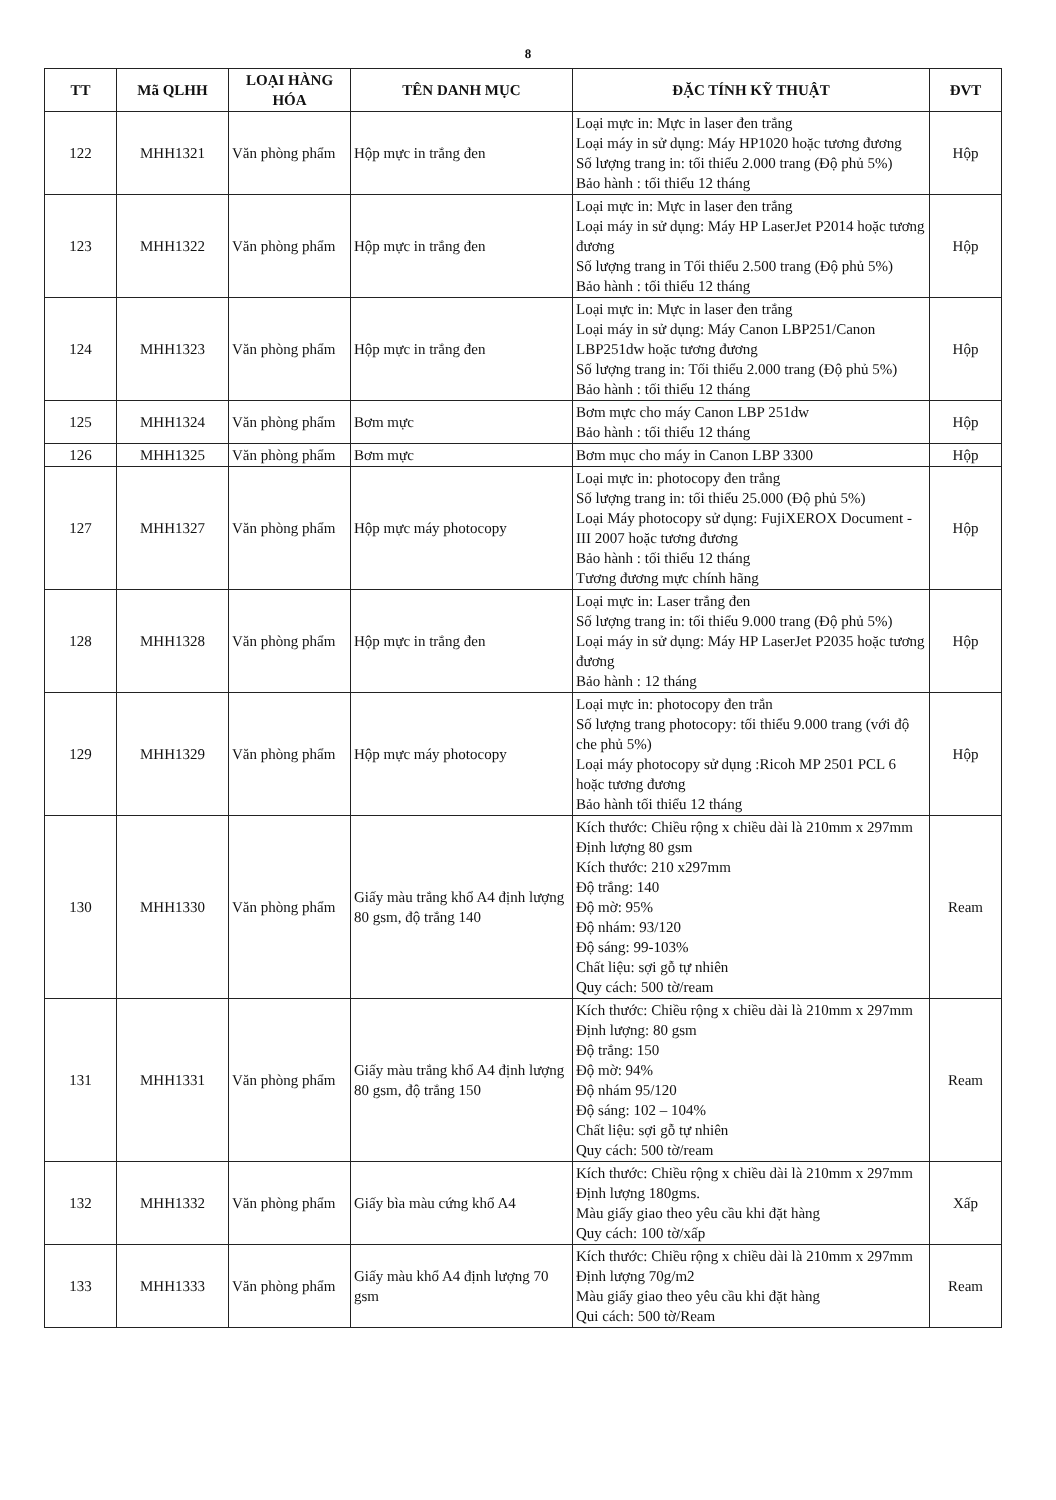8
| TT | Mã QLHH | LOẠI HÀNG HÓA | TÊN DANH MỤC | ĐẶC TÍNH KỸ THUẬT | ĐVT |
| --- | --- | --- | --- | --- | --- |
| 122 | MHH1321 | Văn phòng phẩm | Hộp mực in trắng đen | Loại mực in: Mực in laser đen trắng Loại máy in sử dụng: Máy HP1020 hoặc tương đương Số lượng trang in: tối thiểu 2.000 trang (Độ phủ 5%) Bảo hành : tối thiểu 12 tháng | Hộp |
| 123 | MHH1322 | Văn phòng phẩm | Hộp mực in trắng đen | Loại mực in: Mực in laser đen trắng Loại máy in sử dụng: Máy HP LaserJet P2014 hoặc tương đương Số lượng trang in Tối thiểu 2.500 trang (Độ phủ 5%) Bảo hành : tối thiểu 12 tháng | Hộp |
| 124 | MHH1323 | Văn phòng phẩm | Hộp mực in trắng đen | Loại mực in: Mực in laser đen trắng Loại máy in sử dụng: Máy Canon LBP251/Canon LBP251dw hoặc tương đương Số lượng trang in: Tối thiểu 2.000 trang (Độ phủ 5%) Bảo hành : tối thiểu 12 tháng | Hộp |
| 125 | MHH1324 | Văn phòng phẩm | Bơm mực | Bơm mực cho máy Canon LBP 251dw Bảo hành : tối thiểu 12 tháng | Hộp |
| 126 | MHH1325 | Văn phòng phẩm | Bơm mực | Bơm mục cho máy in Canon LBP 3300 | Hộp |
| 127 | MHH1327 | Văn phòng phẩm | Hộp mực máy photocopy | Loại mực in: photocopy đen trắng Số lượng trang in: tối thiểu 25.000 (Độ phủ 5%) Loại Máy photocopy sử dụng: FujiXEROX Document - III 2007 hoặc tương đương Bảo hành : tối thiểu 12 tháng Tương đương mực chính hãng | Hộp |
| 128 | MHH1328 | Văn phòng phẩm | Hộp mực in trắng đen | Loại mực in: Laser trắng đen Số lượng trang in: tối thiểu 9.000 trang (Độ phủ 5%) Loại máy in sử dụng: Máy HP LaserJet P2035 hoặc tương đương Bảo hành : 12 tháng | Hộp |
| 129 | MHH1329 | Văn phòng phẩm | Hộp mực máy photocopy | Loại mực in: photocopy đen trắn Số lượng trang photocopy: tối thiểu 9.000 trang (với độ che phủ 5%) Loại máy photocopy sử dụng :Ricoh MP 2501 PCL 6 hoặc tương đương Bảo hành tối thiểu 12 tháng | Hộp |
| 130 | MHH1330 | Văn phòng phẩm | Giấy màu trắng khổ A4 định lượng 80 gsm, độ trắng 140 | Kích thước: Chiều rộng x chiều dài là 210mm x 297mm Định lượng 80 gsm Kích thước: 210 x297mm Độ trắng: 140 Độ mờ: 95% Độ nhám: 93/120 Độ sáng: 99-103% Chất liệu: sợi gỗ tự nhiên Quy cách: 500 tờ/ream | Ream |
| 131 | MHH1331 | Văn phòng phẩm | Giấy màu trắng khổ A4 định lượng 80 gsm, độ trắng 150 | Kích thước: Chiều rộng x chiều dài là 210mm x 297mm Định lượng: 80 gsm Độ trắng: 150 Độ mờ: 94% Độ nhám 95/120 Độ sáng: 102 – 104% Chất liệu: sợi gỗ tự nhiên Quy cách: 500 tờ/ream | Ream |
| 132 | MHH1332 | Văn phòng phẩm | Giấy bìa màu cứng khổ A4 | Kích thước: Chiều rộng x chiều dài là 210mm x 297mm Định lượng 180gms. Màu giấy giao theo yêu cầu khi đặt hàng Quy cách: 100 tờ/xấp | Xấp |
| 133 | MHH1333 | Văn phòng phẩm | Giấy màu khổ A4 định lượng 70 gsm | Kích thước: Chiều rộng x chiều dài là 210mm x 297mm Định lượng 70g/m2 Màu giấy giao theo yêu cầu khi đặt hàng Qui cách: 500 tờ/Ream | Ream |